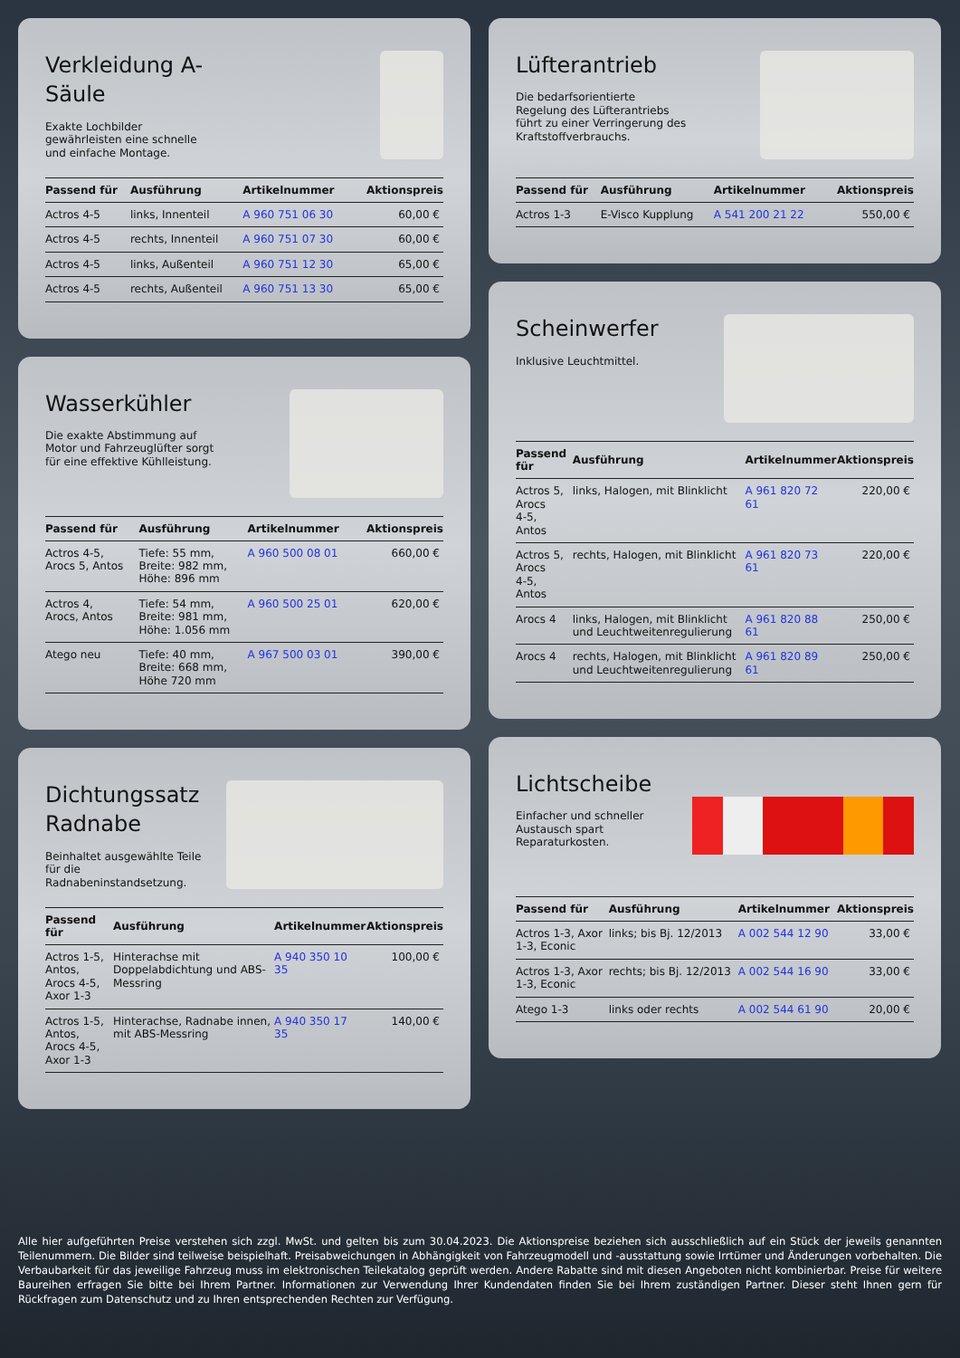Verkleidung A-
Säule
Exakte Lochbilder gewährleisten eine schnelle und einfache Montage.
| Passend für | Ausführung | Artikelnummer | Aktionspreis |
| --- | --- | --- | --- |
| Actros 4-5 | links, Innenteil | A 960 751 06 30 | 60,00 € |
| Actros 4-5 | rechts, Innenteil | A 960 751 07 30 | 60,00 € |
| Actros 4-5 | links, Außenteil | A 960 751 12 30 | 65,00 € |
| Actros 4-5 | rechts, Außenteil | A 960 751 13 30 | 65,00 € |
Wasserkühler
Die exakte Abstimmung auf Motor und Fahrzeuglüfter sorgt für eine effektive Kühlleistung.
| Passend für | Ausführung | Artikelnummer | Aktionspreis |
| --- | --- | --- | --- |
| Actros 4-5, Arocs 5, Antos | Tiefe: 55 mm, Breite: 982 mm, Höhe: 896 mm | A 960 500 08 01 | 660,00 € |
| Actros 4, Arocs, Antos | Tiefe: 54 mm, Breite: 981 mm, Höhe: 1.056 mm | A 960 500 25 01 | 620,00 € |
| Atego neu | Tiefe: 40 mm, Breite: 668 mm, Höhe 720 mm | A 967 500 03 01 | 390,00 € |
Dichtungssatz
Radnabe
Beinhaltet ausgewählte Teile für die Radnabeninstandsetzung.
| Passend für | Ausführung | Artikelnummer | Aktionspreis |
| --- | --- | --- | --- |
| Actros 1-5, Antos, Arocs 4-5, Axor 1-3 | Hinterachse mit Doppelabdichtung und ABS-Messring | A 940 350 10 35 | 100,00 € |
| Actros 1-5, Antos, Arocs 4-5, Axor 1-3 | Hinterachse, Radnabe innen, mit ABS-Messring | A 940 350 17 35 | 140,00 € |
Lüfterantrieb
Die bedarfsorientierte Regelung des Lüfterantriebs führt zu einer Verringerung des Kraftstoffverbrauchs.
| Passend für | Ausführung | Artikelnummer | Aktionspreis |
| --- | --- | --- | --- |
| Actros 1-3 | E-Visco Kupplung | A 541 200 21 22 | 550,00 € |
Scheinwerfer
Inklusive Leuchtmittel.
| Passend für | Ausführung | Artikelnummer | Aktionspreis |
| --- | --- | --- | --- |
| Actros 5, Arocs 4-5, Antos | links, Halogen, mit Blinklicht | A 961 820 72 61 | 220,00 € |
| Actros 5, Arocs 4-5, Antos | rechts, Halogen, mit Blinklicht | A 961 820 73 61 | 220,00 € |
| Arocs 4 | links, Halogen, mit Blinklicht und Leuchtweitenregulierung | A 961 820 88 61 | 250,00 € |
| Arocs 4 | rechts, Halogen, mit Blinklicht und Leuchtweitenregulierung | A 961 820 89 61 | 250,00 € |
Lichtscheibe
Einfacher und schneller Austausch spart Reparaturkosten.
| Passend für | Ausführung | Artikelnummer | Aktionspreis |
| --- | --- | --- | --- |
| Actros 1-3, Axor 1-3, Econic | links; bis Bj. 12/2013 | A 002 544 12 90 | 33,00 € |
| Actros 1-3, Axor 1-3, Econic | rechts; bis Bj. 12/2013 | A 002 544 16 90 | 33,00 € |
| Atego 1-3 | links oder rechts | A 002 544 61 90 | 20,00 € |
Alle hier aufgeführten Preise verstehen sich zzgl. MwSt. und gelten bis zum 30.04.2023. Die Aktionspreise beziehen sich ausschließlich auf ein Stück der jeweils genannten Teilenummern. Die Bilder sind teilweise beispielhaft. Preisabweichungen in Abhängigkeit von Fahrzeugmodell und -ausstattung sowie Irrtümer und Änderungen vorbehalten. Die Verbaubarkeit für das jeweilige Fahrzeug muss im elektronischen Teilekatalog geprüft werden. Andere Rabatte sind mit diesen Angeboten nicht kombinierbar. Preise für weitere Baureihen erfragen Sie bitte bei Ihrem Partner. Informationen zur Verwendung Ihrer Kundendaten finden Sie bei Ihrem zuständigen Partner. Dieser steht Ihnen gern für Rückfragen zum Datenschutz und zu Ihren entsprechenden Rechten zur Verfügung.